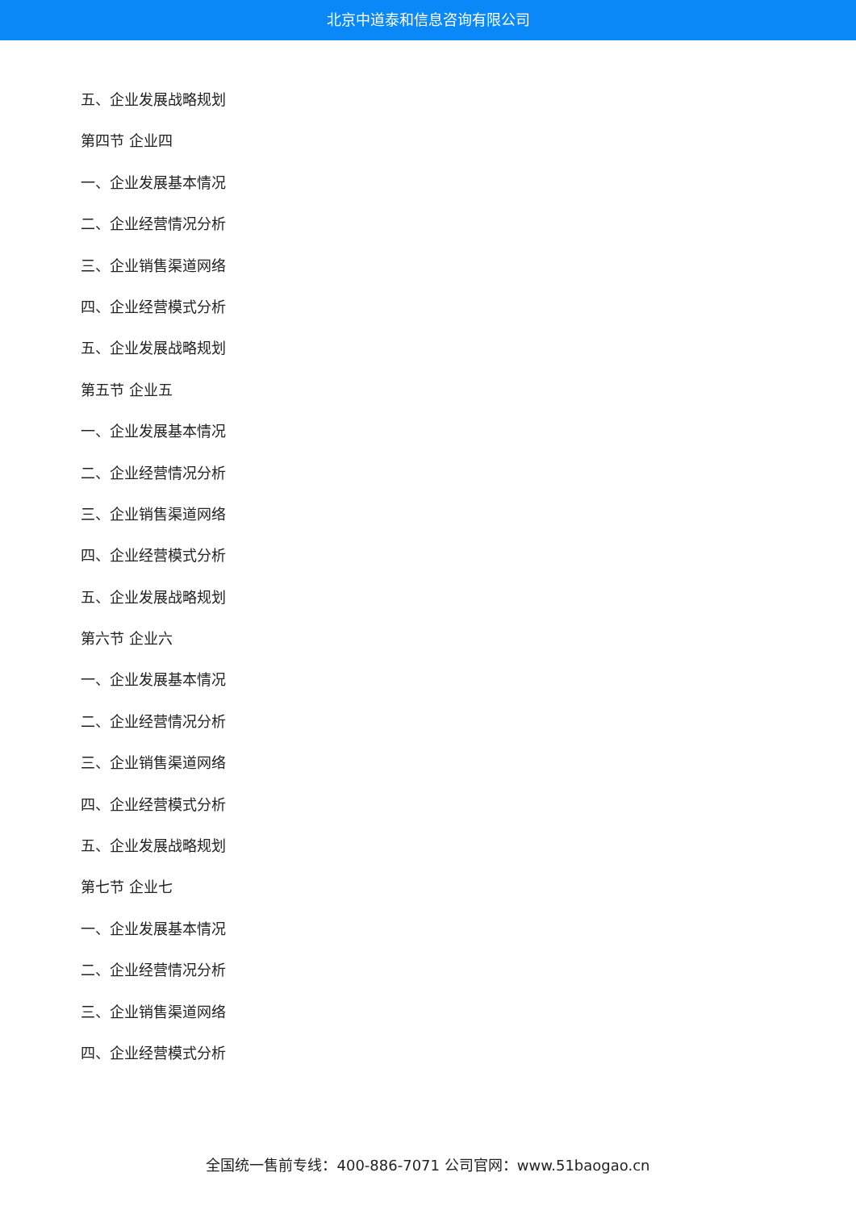北京中道泰和信息咨询有限公司
五、企业发展战略规划
第四节 企业四
一、企业发展基本情况
二、企业经营情况分析
三、企业销售渠道网络
四、企业经营模式分析
五、企业发展战略规划
第五节 企业五
一、企业发展基本情况
二、企业经营情况分析
三、企业销售渠道网络
四、企业经营模式分析
五、企业发展战略规划
第六节 企业六
一、企业发展基本情况
二、企业经营情况分析
三、企业销售渠道网络
四、企业经营模式分析
五、企业发展战略规划
第七节 企业七
一、企业发展基本情况
二、企业经营情况分析
三、企业销售渠道网络
四、企业经营模式分析
全国统一售前专线：400-886-7071 公司官网：www.51baogao.cn